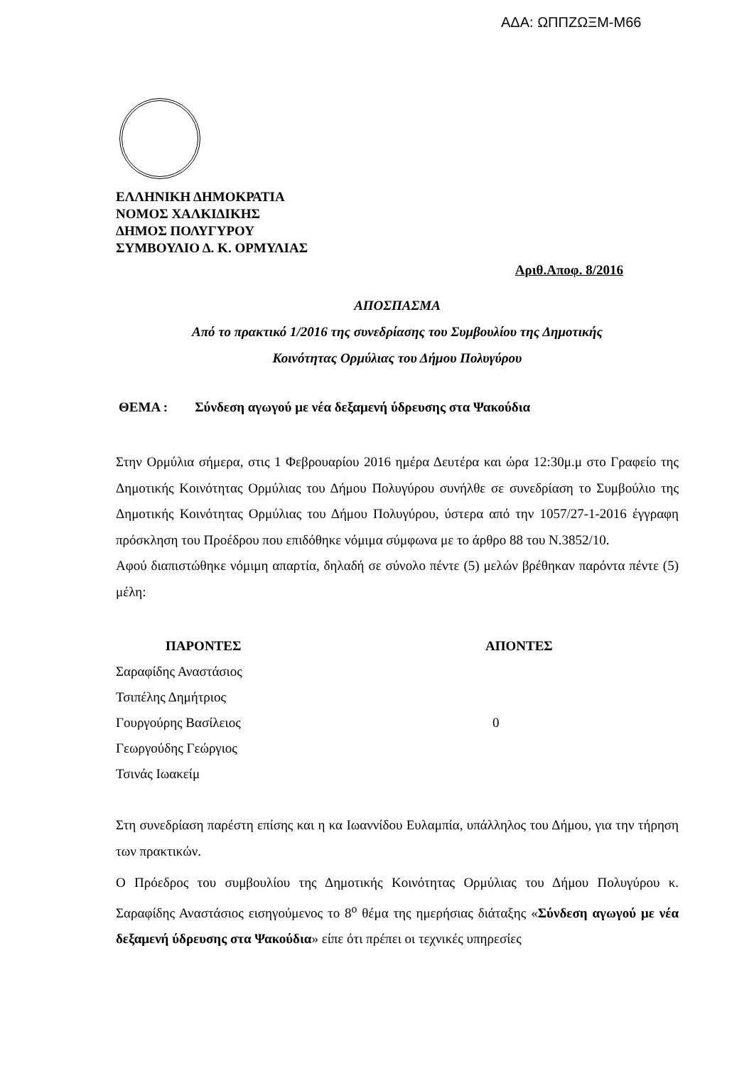ΑΔΑ: ΩΠΠΖΩΞΜ-Μ66
ΕΛΛΗΝΙΚΗ ΔΗΜΟΚΡΑΤΙΑ
ΝΟΜΟΣ ΧΑΛΚΙΔΙΚΗΣ
ΔΗΜΟΣ ΠΟΛΥΓΥΡΟΥ
ΣΥΜΒΟΥΛΙΟ Δ. Κ. ΟΡΜΥΛΙΑΣ
Αριθ.Αποφ. 8/2016
ΑΠΟΣΠΑΣΜΑ
Από το πρακτικό 1/2016 της συνεδρίασης του Συμβουλίου της Δημοτικής
Κοινότητας Ορμύλιας του Δήμου Πολυγύρου
ΘΕΜΑ : Σύνδεση αγωγού με νέα δεξαμενή ύδρευσης στα Ψακούδια
Στην Ορμύλια σήμερα, στις 1 Φεβρουαρίου 2016 ημέρα Δευτέρα και ώρα 12:30μ.μ στο Γραφείο της Δημοτικής Κοινότητας Ορμύλιας του Δήμου Πολυγύρου συνήλθε σε συνεδρίαση το Συμβούλιο της Δημοτικής Κοινότητας Ορμύλιας του Δήμου Πολυγύρου, ύστερα από την 1057/27-1-2016 έγγραφη πρόσκληση του Προέδρου που επιδόθηκε νόμιμα σύμφωνα με το άρθρο 88 του Ν.3852/10.
Αφού διαπιστώθηκε νόμιμη απαρτία, δηλαδή σε σύνολο πέντε (5) μελών βρέθηκαν παρόντα πέντε (5) μέλη:
| ΠΑΡΟΝΤΕΣ | ΑΠΟΝΤΕΣ |
| --- | --- |
| Σαραφίδης Αναστάσιος | |
| Τσιπέλης Δημήτριος | |
| Γουργούρης Βασίλειος | 0 |
| Γεωργούδης Γεώργιος | |
| Τσινάς Ιωακείμ | |
Στη συνεδρίαση παρέστη επίσης και η κα Ιωαννίδου Ευλαμπία, υπάλληλος του Δήμου, για την τήρηση των πρακτικών.
Ο Πρόεδρος του συμβουλίου της Δημοτικής Κοινότητας Ορμύλιας του Δήμου Πολυγύρου κ. Σαραφίδης Αναστάσιος εισηγούμενος το 8<sup>ο</sup> θέμα της ημερήσιας διάταξης «Σύνδεση αγωγού με νέα δεξαμενή ύδρευσης στα Ψακούδια» είπε ότι πρέπει οι τεχνικές υπηρεσίες